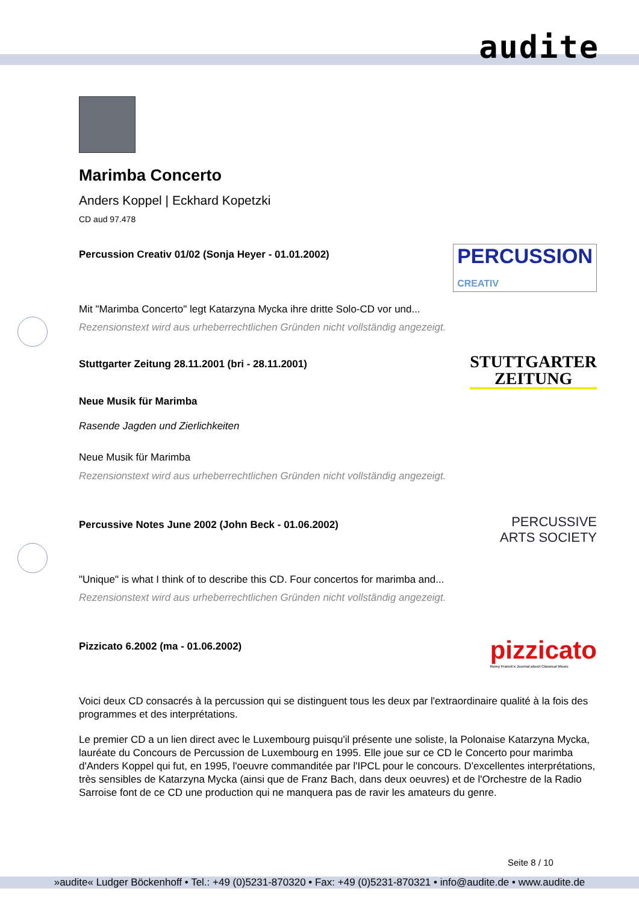audite
Marimba Concerto
Anders Koppel | Eckhard Kopetzki
CD aud 97.478
Percussion Creativ 01/02 (Sonja Heyer - 01.01.2002)
PERCUSSION
CREATIV
Mit "Marimba Concerto" legt Katarzyna Mycka ihre dritte Solo-CD vor und...
Rezensionstext wird aus urheberrechtlichen Gründen nicht vollständig angezeigt.
Stuttgarter Zeitung 28.11.2001 (bri - 28.11.2001)
STUTTGARTER
ZEITUNG
Neue Musik für Marimba
Rasende Jagden und Zierlichkeiten
Neue Musik für Marimba
Rezensionstext wird aus urheberrechtlichen Gründen nicht vollständig angezeigt.
Percussive Notes June 2002 (John Beck - 01.06.2002)
PERCUSSIVE
ARTS SOCIETY
"Unique" is what I think of to describe this CD. Four concertos for marimba and...
Rezensionstext wird aus urheberrechtlichen Gründen nicht vollständig angezeigt.
Pizzicato 6.2002 (ma - 01.06.2002)
pizzicato
Remy Franck's Journal about Classical Music
Voici deux CD consacrés à la percussion qui se distinguent tous les deux par l'extraordinaire qualité à la fois des programmes et des interprétations.
Le premier CD a un lien direct avec le Luxembourg puisqu'il présente une soliste, la Polonaise Katarzyna Mycka, lauréate du Concours de Percussion de Luxembourg en 1995. Elle joue sur ce CD le Concerto pour marimba d'Anders Koppel qui fut, en 1995, l'oeuvre commanditée par l'IPCL pour le concours. D'excellentes interprétations, très sensibles de Katarzyna Mycka (ainsi que de Franz Bach, dans deux oeuvres) et de l'Orchestre de la Radio Sarroise font de ce CD une production qui ne manquera pas de ravir les amateurs du genre.
Seite 8 / 10
»audite« Ludger Böckenhoff • Tel.: +49 (0)5231-870320 • Fax: +49 (0)5231-870321 • info@audite.de • www.audite.de